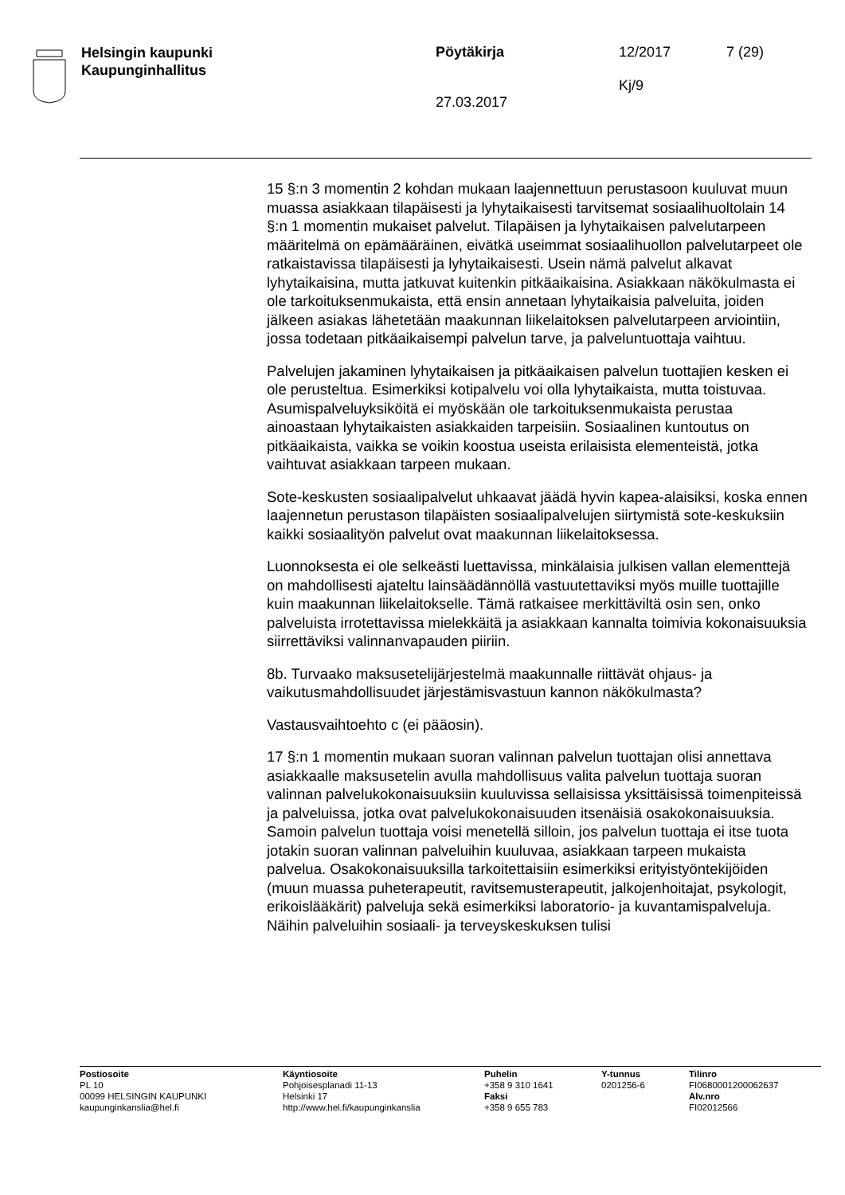Helsingin kaupunki
Kaupunginhallitus
Pöytäkirja
27.03.2017
12/2017
Kj/9
7 (29)
15 §:n 3 momentin 2 kohdan mukaan laajennettuun perustasoon kuuluvat muun muassa asiakkaan tilapäisesti ja lyhytaikaisesti tarvitsemat sosiaalihuoltolain 14 §:n 1 momentin mukaiset palvelut. Tilapäisen ja lyhytaikaisen palvelutarpeen määritelmä on epämääräinen, eivätkä useimmat sosiaalihuollon palvelutarpeet ole ratkaistavissa tilapäisesti ja lyhytaikaisesti. Usein nämä palvelut alkavat lyhytaikaisina, mutta jatkuvat kuitenkin pitkäaikaisina. Asiakkaan näkökulmasta ei ole tarkoituksenmukaista, että ensin annetaan lyhytaikaisia palveluita, joiden jälkeen asiakas lähetetään maakunnan liikelaitoksen palvelutarpeen arviointiin, jossa todetaan pitkäaikaisempi palvelun tarve, ja palveluntuottaja vaihtuu.
Palvelujen jakaminen lyhytaikaisen ja pitkäaikaisen palvelun tuottajien kesken ei ole perusteltua. Esimerkiksi kotipalvelu voi olla lyhytaikaista, mutta toistuvaa. Asumispalveluyksiköitä ei myöskään ole tarkoituksenmukaista perustaa ainoastaan lyhytaikaisten asiakkaiden tarpeisiin. Sosiaalinen kuntoutus on pitkäaikaista, vaikka se voikin koostua useista erilaisista elementeistä, jotka vaihtuvat asiakkaan tarpeen mukaan.
Sote-keskusten sosiaalipalvelut uhkaavat jäädä hyvin kapea-alaisiksi, koska ennen laajennetun perustason tilapäisten sosiaalipalvelujen siirtymistä sote-keskuksiin kaikki sosiaalityön palvelut ovat maakunnan liikelaitoksessa.
Luonnoksesta ei ole selkeästi luettavissa, minkälaisia julkisen vallan elementtejä on mahdollisesti ajateltu lainsäädännöllä vastuutettaviksi myös muille tuottajille kuin maakunnan liikelaitokselle. Tämä ratkaisee merkittäviltä osin sen, onko palveluista irrotettavissa mielekkäitä ja asiakkaan kannalta toimivia kokonaisuuksia siirrettäviksi valinnanvapauden piiriin.
8b. Turvaako maksusetelijärjestelmä maakunnalle riittävät ohjaus- ja vaikutusmahdollisuudet järjestämisvastuun kannon näkökulmasta?
Vastausvaihtoehto c (ei pääosin).
17 §:n 1 momentin mukaan suoran valinnan palvelun tuottajan olisi annettava asiakkaalle maksusetelin avulla mahdollisuus valita palvelun tuottaja suoran valinnan palvelukokonaisuuksiin kuuluvissa sellaisissa yksittäisissä toimenpiteissä ja palveluissa, jotka ovat palvelukokonaisuuden itsenäisiä osakokonaisuuksia. Samoin palvelun tuottaja voisi menetellä silloin, jos palvelun tuottaja ei itse tuota jotakin suoran valinnan palveluihin kuuluvaa, asiakkaan tarpeen mukaista palvelua. Osakokonaisuuksilla tarkoitettaisiin esimerkiksi erityistyöntekijöiden (muun muassa puheterapeutit, ravitsemusterapeutit, jalkojenhoitajat, psykologit, erikoislääkärit) palveluja sekä esimerkiksi laboratorio- ja kuvantamispalveluja. Näihin palveluihin sosiaali- ja terveyskeskuksen tulisi
Postiosoite
PL 10
00099 HELSINGIN KAUPUNKI
kaupunginkanslia@hel.fi
Käyntiosoite
Pohjoisesplanadi 11-13
Helsinki 17
http://www.hel.fi/kaupunginkanslia
Puhelin
+358 9 310 1641
Faksi
+358 9 655 783
Y-tunnus
0201256-6
Tilinro
FI0680001200062637
Alv.nro
FI02012566